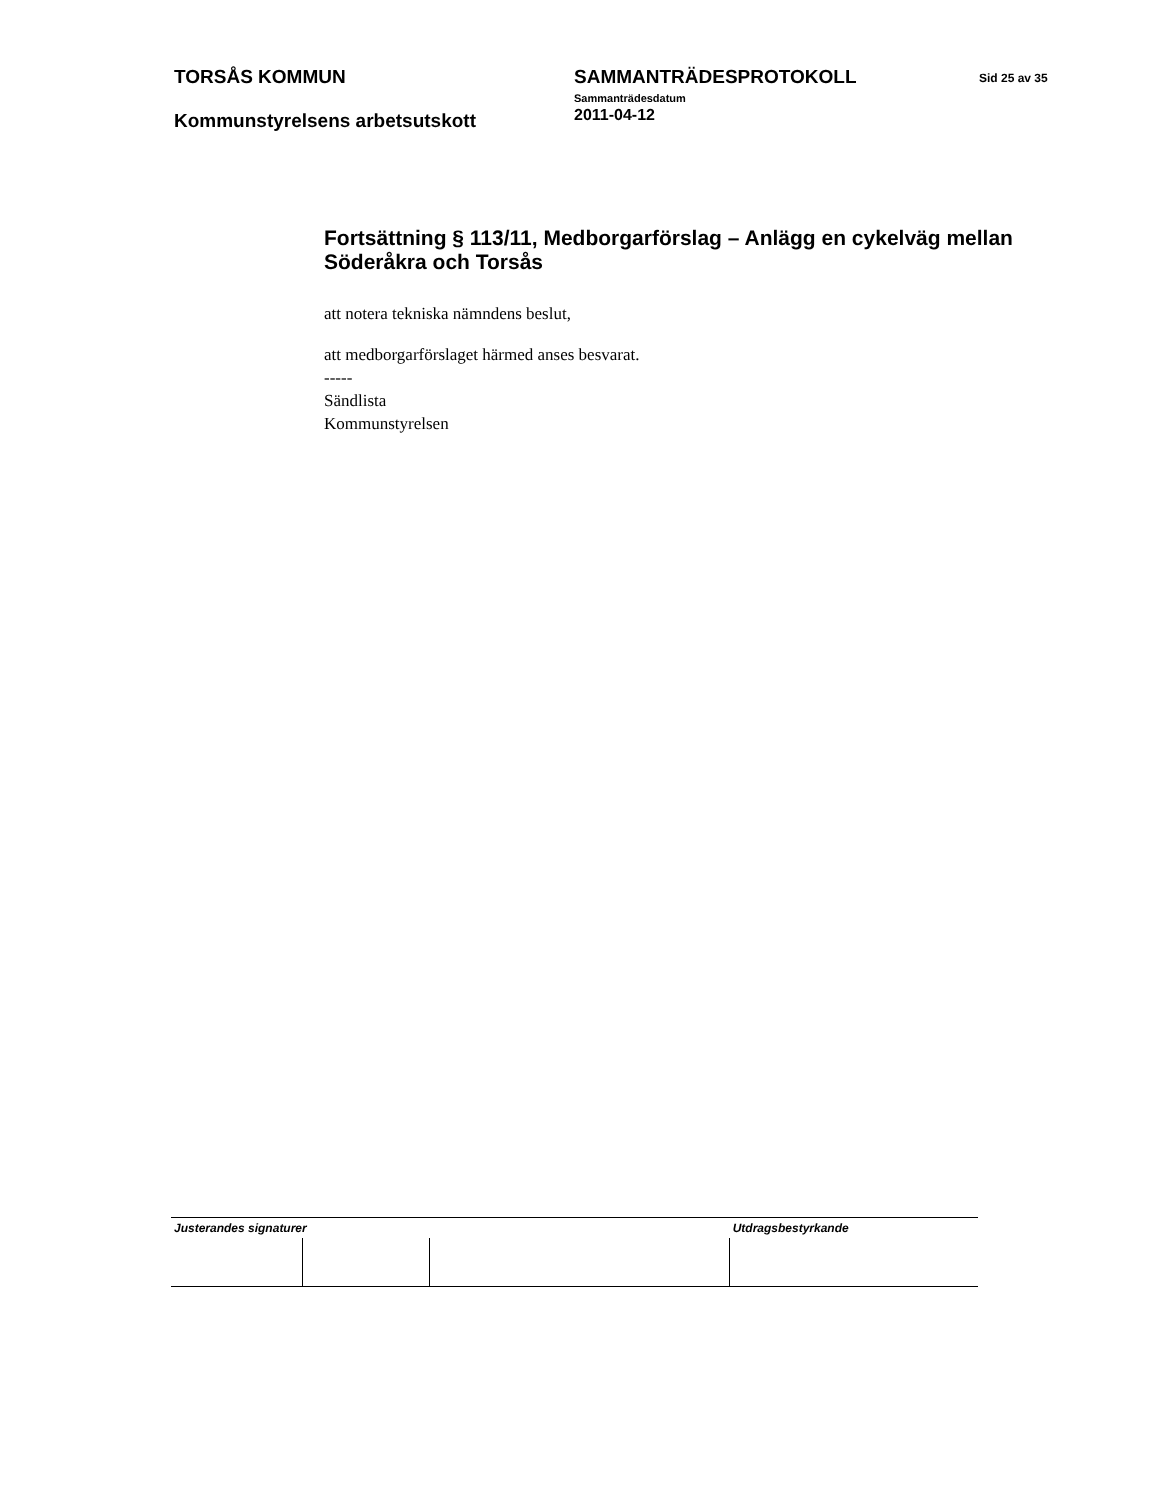TORSÅS KOMMUN
Kommunstyrelsens arbetsutskott
SAMMANTRÄDESPROTOKOLL
Sammanträdesdatum
2011-04-12
Sid 25 av 35
Fortsättning § 113/11, Medborgarförslag – Anlägg en cykelväg mellan Söderåkra och Torsås
att notera tekniska nämndens beslut,
att medborgarförslaget härmed anses besvarat.
-----
Sändlista
Kommunstyrelsen
| Justerandes signaturer | | | Utdragsbestyrkande |